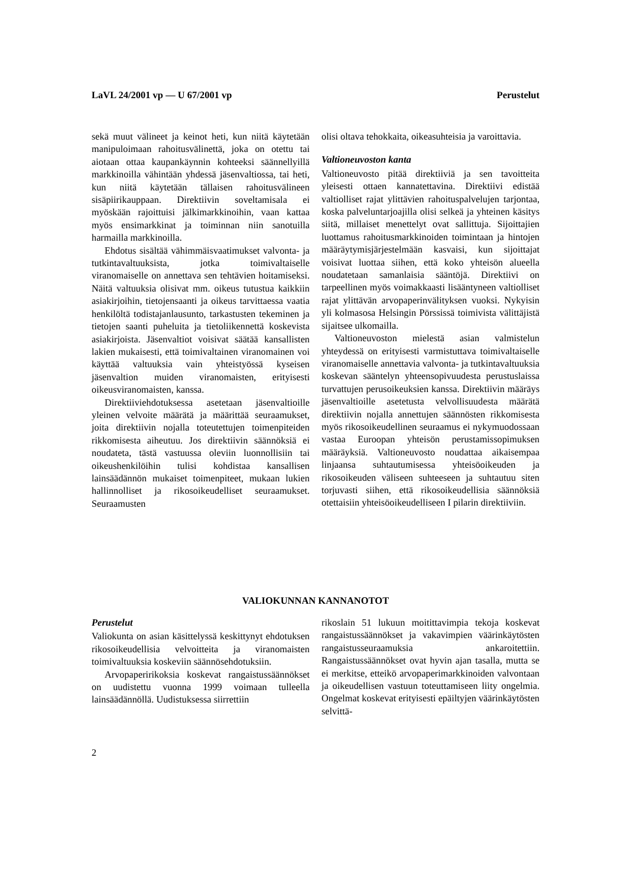LaVL 24/2001 vp — U 67/2001 vp Perustelut
sekä muut välineet ja keinot heti, kun niitä käytetään manipuloimaan rahoitusvälinettä, joka on otettu tai aiotaan ottaa kaupankäynnin kohteeksi säännellyillä markkinoilla vähintään yhdessä jäsenvaltiossa, tai heti, kun niitä käytetään tällaisen rahoitusvälineen sisäpiirikauppaan. Direktiivin soveltamisala ei myöskään rajoittuisi jälkimarkkinoihin, vaan kattaa myös ensimarkkinat ja toiminnan niin sanotuilla harmailla markkinoilla.
Ehdotus sisältää vähimmäisvaatimukset valvonta- ja tutkintavaltuuksista, jotka toimivaltaiselle viranomaiselle on annettava sen tehtävien hoitamiseksi. Näitä valtuuksia olisivat mm. oikeus tutustua kaikkiin asiakirjoihin, tietojensaanti ja oikeus tarvittaessa vaatia henkilöltä todistajanlausunto, tarkastusten tekeminen ja tietojen saanti puheluita ja tietoliikennettä koskevista asiakirjoista. Jäsenvaltiot voisivat säätää kansallisten lakien mukaisesti, että toimivaltainen viranomainen voi käyttää valtuuksia vain yhteistyössä kyseisen jäsenvaltion muiden viranomaisten, erityisesti oikeusviranomaisten, kanssa.
Direktiiviehdotuksessa asetetaan jäsenvaltioille yleinen velvoite määrätä ja määrittää seuraamukset, joita direktiivin nojalla toteutettujen toimenpiteiden rikkomisesta aiheutuu. Jos direktiivin säännöksiä ei noudateta, tästä vastuussa oleviin luonnollisiin tai oikeushenkilöihin tulisi kohdistaa kansallisen lainsäädännön mukaiset toimenpiteet, mukaan lukien hallinnolliset ja rikosoikeudelliset seuraamukset. Seuraamusten
olisi oltava tehokkaita, oikeasuhteisia ja varoittavia.
Valtioneuvoston kanta
Valtioneuvosto pitää direktiiviä ja sen tavoitteita yleisesti ottaen kannatettavina. Direktiivi edistää valtiolliset rajat ylittävien rahoituspalvelujen tarjontaa, koska palveluntarjoajilla olisi selkeä ja yhteinen käsitys siitä, millaiset menettelyt ovat sallittuja. Sijoittajien luottamus rahoitusmarkkinoiden toimintaan ja hintojen määräytymisjärjestelmään kasvaisi, kun sijoittajat voisivat luottaa siihen, että koko yhteisön alueella noudatetaan samanlaisia sääntöjä. Direktiivi on tarpeellinen myös voimakkaasti lisääntyneen valtiolliset rajat ylittävän arvopaperinvälityksen vuoksi. Nykyisin yli kolmasosa Helsingin Pörssissä toimivista välittäjistä sijaitsee ulkomailla.
Valtioneuvoston mielestä asian valmistelun yhteydessä on erityisesti varmistuttava toimivaltaiselle viranomaiselle annettavia valvonta- ja tutkintavaltuuksia koskevan sääntelyn yhteensopivuudesta perustuslaissa turvattujen perusoikeuksien kanssa. Direktiivin määräys jäsenvaltioille asetetusta velvollisuudesta määrätä direktiivin nojalla annettujen säännösten rikkomisesta myös rikosoikeudellinen seuraamus ei nykymuodossaan vastaa Euroopan yhteisön perustamissopimuksen määräyksiä. Valtioneuvosto noudattaa aikaisempaa linjaansa suhtautumisessa yhteisöoikeuden ja rikosoikeuden väliseen suhteeseen ja suhtautuu siten torjuvasti siihen, että rikosoikeudellisia säännöksiä otettaisiin yhteisöoikeudelliseen I pilarin direktiiviin.
VALIOKUNNAN KANNANOTOT
Perustelut
Valiokunta on asian käsittelyssä keskittynyt ehdotuksen rikosoikeudellisia velvoitteita ja viranomaisten toimivaltuuksia koskeviin säännösehdotuksiin.
Arvopaperirikoksia koskevat rangaistussäännökset on uudistettu vuonna 1999 voimaan tulleella lainsäädännöllä. Uudistuksessa siirrettiin
rikoslain 51 lukuun moitittavimpia tekoja koskevat rangaistussäännökset ja vakavimpien väärinkäytösten rangaistusseuraamuksia ankaroitettiin. Rangaistussäännökset ovat hyvin ajan tasalla, mutta se ei merkitse, etteikö arvopaperimarkkinoiden valvontaan ja oikeudellisen vastuun toteuttamiseen liity ongelmia. Ongelmat koskevat erityisesti epäiltyjen väärinkäytösten selvittä-
2